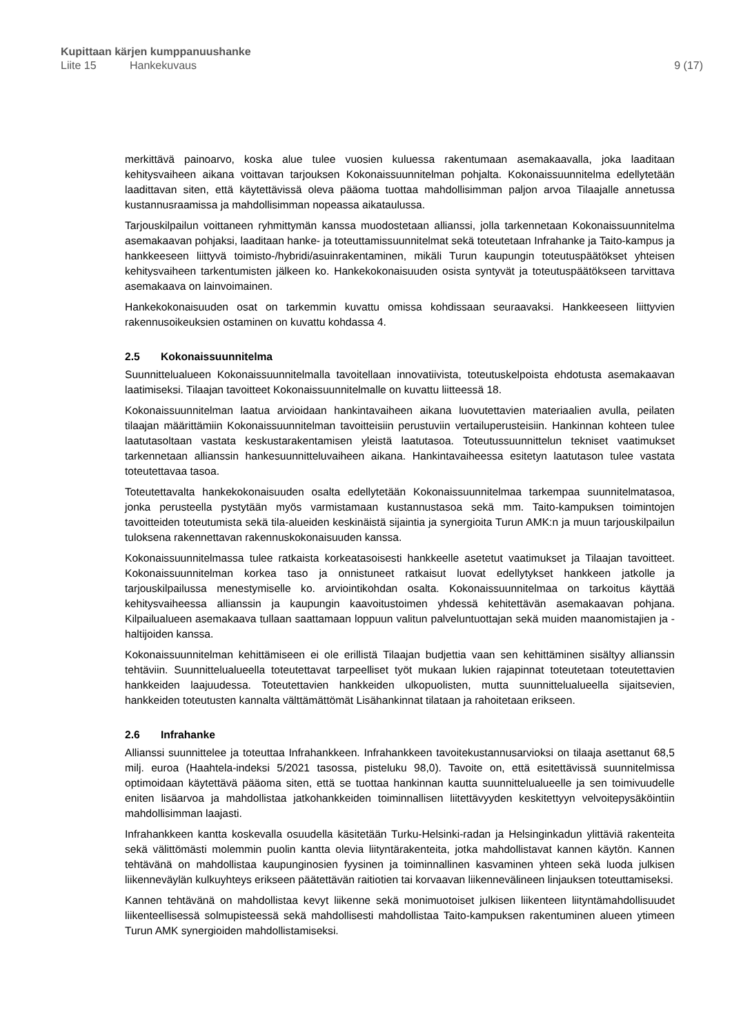Kupittaan kärjen kumppanuushanke
Liite 15 Hankekuvaus 9 (17)
merkittävä painoarvo, koska alue tulee vuosien kuluessa rakentumaan asemakaavalla, joka laaditaan kehitysvaiheen aikana voittavan tarjouksen Kokonaissuunnitelman pohjalta. Kokonaissuunnitelma edellytetään laadittavan siten, että käytettävissä oleva pääoma tuottaa mahdollisimman paljon arvoa Tilaajalle annetussa kustannusraamissa ja mahdollisimman nopeassa aikataulussa.
Tarjouskilpailun voittaneen ryhmittymän kanssa muodostetaan allianssi, jolla tarkennetaan Kokonaissuunnitelma asemakaavan pohjaksi, laaditaan hanke- ja toteuttamissuunnitelmat sekä toteutetaan Infrahanke ja Taito-kampus ja hankkeeseen liittyvä toimisto-/hybridi/asuinrakentaminen, mikäli Turun kaupungin toteutuspäätökset yhteisen kehitysvaiheen tarkentumisten jälkeen ko. Hankekokonaisuuden osista syntyvät ja toteutuspäätökseen tarvittava asemakaava on lainvoimainen.
Hankekokonaisuuden osat on tarkemmin kuvattu omissa kohdissaan seuraavaksi. Hankkeeseen liittyvien rakennusoikeuksien ostaminen on kuvattu kohdassa 4.
2.5 Kokonaissuunnitelma
Suunnittelualueen Kokonaissuunnitelmalla tavoitellaan innovatiivista, toteutuskelpoista ehdotusta asemakaavan laatimiseksi. Tilaajan tavoitteet Kokonaissuunnitelmalle on kuvattu liitteessä 18.
Kokonaissuunnitelman laatua arvioidaan hankintavaiheen aikana luovutettavien materiaalien avulla, peilaten tilaajan määrittämiin Kokonaissuunnitelman tavoitteisiin perustuviin vertailuperusteisiin. Hankinnan kohteen tulee laatutasoltaan vastata keskustarakentamisen yleistä laatutasoa. Toteutussuunnittelun tekniset vaatimukset tarkennetaan allianssin hankesuunnitteluvaiheen aikana. Hankintavaiheessa esitetyn laatutason tulee vastata toteutettavaa tasoa.
Toteutettavalta hankekokonaisuuden osalta edellytetään Kokonaissuunnitelmaa tarkempaa suunnitelmatasoa, jonka perusteella pystytään myös varmistamaan kustannustasoa sekä mm. Taito-kampuksen toimintojen tavoitteiden toteutumista sekä tila-alueiden keskinäistä sijaintia ja synergioita Turun AMK:n ja muun tarjouskilpailun tuloksena rakennettavan rakennuskokonaisuuden kanssa.
Kokonaissuunnitelmassa tulee ratkaista korkeatasoisesti hankkeelle asetetut vaatimukset ja Tilaajan tavoitteet. Kokonaissuunnitelman korkea taso ja onnistuneet ratkaisut luovat edellytykset hankkeen jatkolle ja tarjouskilpailussa menestymiselle ko. arviointikohdan osalta. Kokonaissuunnitelmaa on tarkoitus käyttää kehitysvaiheessa allianssin ja kaupungin kaavoitustoimen yhdessä kehitettävän asemakaavan pohjana. Kilpailualueen asemakaava tullaan saattamaan loppuun valitun palveluntuottajan sekä muiden maanomistajien ja -haltijoiden kanssa.
Kokonaissuunnitelman kehittämiseen ei ole erillistä Tilaajan budjettia vaan sen kehittäminen sisältyy allianssin tehtäviin. Suunnittelualueella toteutettavat tarpeelliset työt mukaan lukien rajapinnat toteutetaan toteutettavien hankkeiden laajuudessa. Toteutettavien hankkeiden ulkopuolisten, mutta suunnittelualueella sijaitsevien, hankkeiden toteutusten kannalta välttämättömät Lisähankinnat tilataan ja rahoitetaan erikseen.
2.6 Infrahanke
Allianssi suunnittelee ja toteuttaa Infrahankkeen. Infrahankkeen tavoitekustannusarvioksi on tilaaja asettanut 68,5 milj. euroa (Haahtela-indeksi 5/2021 tasossa, pisteluku 98,0). Tavoite on, että esitettävissä suunnitelmissa optimoidaan käytettävä pääoma siten, että se tuottaa hankinnan kautta suunnittelualueelle ja sen toimivuudelle eniten lisäarvoa ja mahdollistaa jatkohankkeiden toiminnallisen liitettävyyden keskitettyyn velvoitepysäköintiin mahdollisimman laajasti.
Infrahankkeen kantta koskevalla osuudella käsitetään Turku-Helsinki-radan ja Helsinginkadun ylittäviä rakenteita sekä välittömästi molemmin puolin kantta olevia liityntärakenteita, jotka mahdollistavat kannen käytön. Kannen tehtävänä on mahdollistaa kaupunginosien fyysinen ja toiminnallinen kasvaminen yhteen sekä luoda julkisen liikenneväylän kulkuyhteys erikseen päätettävän raitiotien tai korvaavan liikennevälineen linjauksen toteuttamiseksi.
Kannen tehtävänä on mahdollistaa kevyt liikenne sekä monimuotoiset julkisen liikenteen liityntämahdollisuudet liikenteellisessä solmupisteessä sekä mahdollisesti mahdollistaa Taito-kampuksen rakentuminen alueen ytimeen Turun AMK synergioiden mahdollistamiseksi.